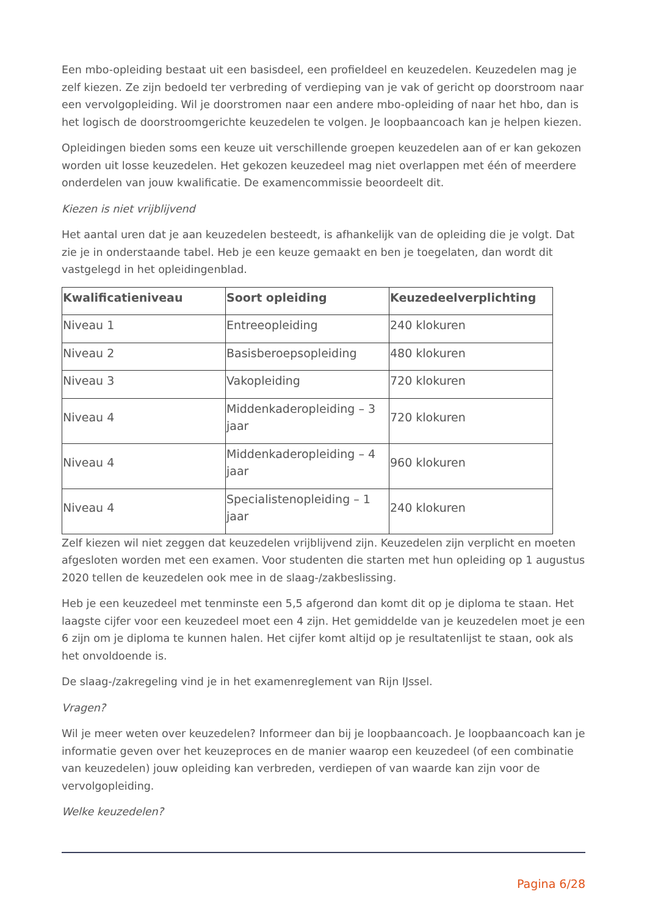Een mbo-opleiding bestaat uit een basisdeel, een profieldeel en keuzedelen. Keuzedelen mag je zelf kiezen. Ze zijn bedoeld ter verbreding of verdieping van je vak of gericht op doorstroom naar een vervolgopleiding. Wil je doorstromen naar een andere mbo-opleiding of naar het hbo, dan is het logisch de doorstroomgerichte keuzedelen te volgen. Je loopbaancoach kan je helpen kiezen.
Opleidingen bieden soms een keuze uit verschillende groepen keuzedelen aan of er kan gekozen worden uit losse keuzedelen. Het gekozen keuzedeel mag niet overlappen met één of meerdere onderdelen van jouw kwalificatie. De examencommissie beoordeelt dit.
Kiezen is niet vrijblijvend
Het aantal uren dat je aan keuzedelen besteedt, is afhankelijk van de opleiding die je volgt. Dat zie je in onderstaande tabel. Heb je een keuze gemaakt en ben je toegelaten, dan wordt dit vastgelegd in het opleidingenblad.
| Kwalificatieniveau | Soort opleiding | Keuzedeelverplichting |
| --- | --- | --- |
| Niveau 1 | Entreeopleiding | 240 klokuren |
| Niveau 2 | Basisberoepsopleiding | 480 klokuren |
| Niveau 3 | Vakopleiding | 720 klokuren |
| Niveau 4 | Middenkaderopleiding – 3 jaar | 720 klokuren |
| Niveau 4 | Middenkaderopleiding – 4 jaar | 960 klokuren |
| Niveau 4 | Specialistenopleiding – 1 jaar | 240 klokuren |
Zelf kiezen wil niet zeggen dat keuzedelen vrijblijvend zijn. Keuzedelen zijn verplicht en moeten afgesloten worden met een examen. Voor studenten die starten met hun opleiding op 1 augustus 2020 tellen de keuzedelen ook mee in de slaag-/zakbeslissing.
Heb je een keuzedeel met tenminste een 5,5 afgerond dan komt dit op je diploma te staan. Het laagste cijfer voor een keuzedeel moet een 4 zijn. Het gemiddelde van je keuzedelen moet je een 6 zijn om je diploma te kunnen halen. Het cijfer komt altijd op je resultatenlijst te staan, ook als het onvoldoende is.
De slaag-/zakregeling vind je in het examenreglement van Rijn IJssel.
Vragen?
Wil je meer weten over keuzedelen? Informeer dan bij je loopbaancoach. Je loopbaancoach kan je informatie geven over het keuzeproces en de manier waarop een keuzedeel (of een combinatie van keuzedelen) jouw opleiding kan verbreden, verdiepen of van waarde kan zijn voor de vervolgopleiding.
Welke keuzedelen?
Pagina 6/28